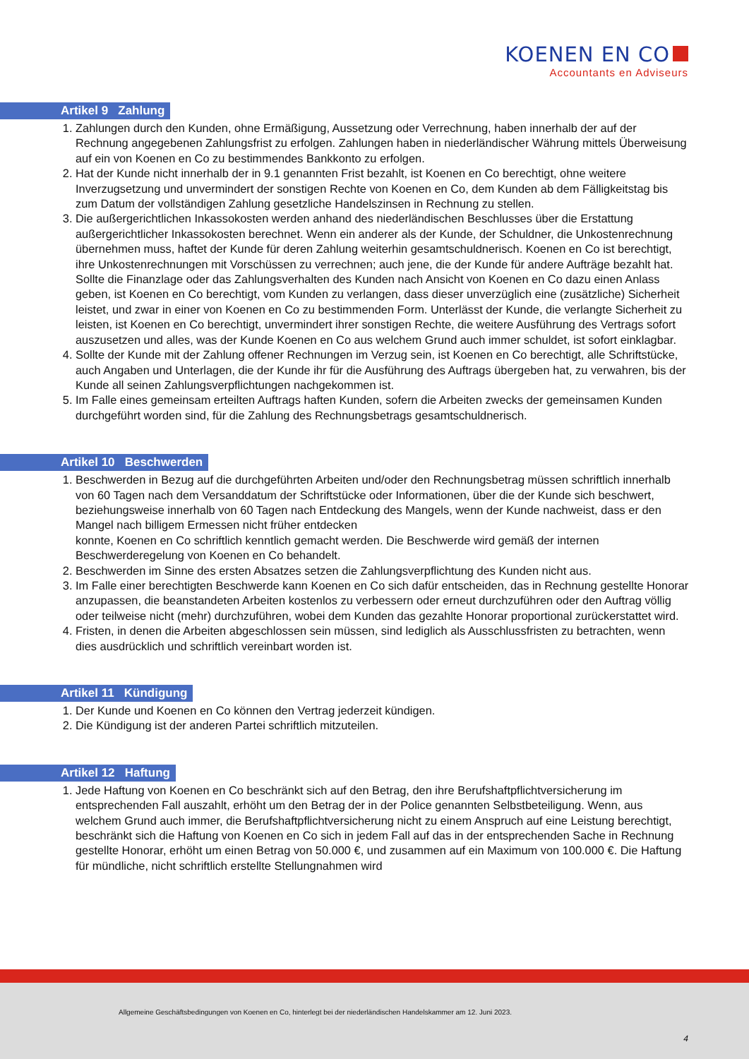KOENEN EN CO
Accountants en Adviseurs
Artikel 9 Zahlung
1. Zahlungen durch den Kunden, ohne Ermäßigung, Aussetzung oder Verrechnung, haben innerhalb der auf der Rechnung angegebenen Zahlungsfrist zu erfolgen. Zahlungen haben in niederländischer Währung mittels Überweisung auf ein von Koenen en Co zu bestimmendes Bankkonto zu erfolgen.
2. Hat der Kunde nicht innerhalb der in 9.1 genannten Frist bezahlt, ist Koenen en Co berechtigt, ohne weitere Inverzugsetzung und unvermindert der sonstigen Rechte von Koenen en Co, dem Kunden ab dem Fälligkeitstag bis zum Datum der vollständigen Zahlung gesetzliche Handelszinsen in Rechnung zu stellen.
3. Die außergerichtlichen Inkassokosten werden anhand des niederländischen Beschlusses über die Erstattung außergerichtlicher Inkassokosten berechnet. Wenn ein anderer als der Kunde, der Schuldner, die Unkostenrechnung übernehmen muss, haftet der Kunde für deren Zahlung weiterhin gesamtschuldnerisch. Koenen en Co ist berechtigt, ihre Unkostenrechnungen mit Vorschüssen zu verrechnen; auch jene, die der Kunde für andere Aufträge bezahlt hat. Sollte die Finanzlage oder das Zahlungsverhalten des Kunden nach Ansicht von Koenen en Co dazu einen Anlass geben, ist Koenen en Co berechtigt, vom Kunden zu verlangen, dass dieser unverzüglich eine (zusätzliche) Sicherheit leistet, und zwar in einer von Koenen en Co zu bestimmenden Form. Unterlässt der Kunde, die verlangte Sicherheit zu leisten, ist Koenen en Co berechtigt, unvermindert ihrer sonstigen Rechte, die weitere Ausführung des Vertrags sofort auszusetzen und alles, was der Kunde Koenen en Co aus welchem Grund auch immer schuldet, ist sofort einklagbar.
4. Sollte der Kunde mit der Zahlung offener Rechnungen im Verzug sein, ist Koenen en Co berechtigt, alle Schriftstücke, auch Angaben und Unterlagen, die der Kunde ihr für die Ausführung des Auftrags übergeben hat, zu verwahren, bis der Kunde all seinen Zahlungsverpflichtungen nachgekommen ist.
5. Im Falle eines gemeinsam erteilten Auftrags haften Kunden, sofern die Arbeiten zwecks der gemeinsamen Kunden durchgeführt worden sind, für die Zahlung des Rechnungsbetrags gesamtschuldnerisch.
Artikel 10 Beschwerden
1. Beschwerden in Bezug auf die durchgeführten Arbeiten und/oder den Rechnungsbetrag müssen schriftlich innerhalb von 60 Tagen nach dem Versanddatum der Schriftstücke oder Informationen, über die der Kunde sich beschwert, beziehungsweise innerhalb von 60 Tagen nach Entdeckung des Mangels, wenn der Kunde nachweist, dass er den Mangel nach billigem Ermessen nicht früher entdecken
konnte, Koenen en Co schriftlich kenntlich gemacht werden. Die Beschwerde wird gemäß der internen Beschwerderegelung von Koenen en Co behandelt.
2. Beschwerden im Sinne des ersten Absatzes setzen die Zahlungsverpflichtung des Kunden nicht aus.
3. Im Falle einer berechtigten Beschwerde kann Koenen en Co sich dafür entscheiden, das in Rechnung gestellte Honorar anzupassen, die beanstandeten Arbeiten kostenlos zu verbessern oder erneut durchzuführen oder den Auftrag völlig oder teilweise nicht (mehr) durchzuführen, wobei dem Kunden das gezahlte Honorar proportional zurückerstattet wird.
4. Fristen, in denen die Arbeiten abgeschlossen sein müssen, sind lediglich als Ausschlussfristen zu betrachten, wenn dies ausdrücklich und schriftlich vereinbart worden ist.
Artikel 11 Kündigung
1. Der Kunde und Koenen en Co können den Vertrag jederzeit kündigen.
2. Die Kündigung ist der anderen Partei schriftlich mitzuteilen.
Artikel 12 Haftung
1. Jede Haftung von Koenen en Co beschränkt sich auf den Betrag, den ihre Berufshaftpflichtversicherung im entsprechenden Fall auszahlt, erhöht um den Betrag der in der Police genannten Selbstbeteiligung. Wenn, aus welchem Grund auch immer, die Berufshaftpflichtversicherung nicht zu einem Anspruch auf eine Leistung berechtigt, beschränkt sich die Haftung von Koenen en Co sich in jedem Fall auf das in der entsprechenden Sache in Rechnung gestellte Honorar, erhöht um einen Betrag von 50.000 €, und zusammen auf ein Maximum von 100.000 €. Die Haftung für mündliche, nicht schriftlich erstellte Stellungnahmen wird
Allgemeine Geschäftsbedingungen von Koenen en Co, hinterlegt bei der niederländischen Handelskammer am 12. Juni 2023.
4